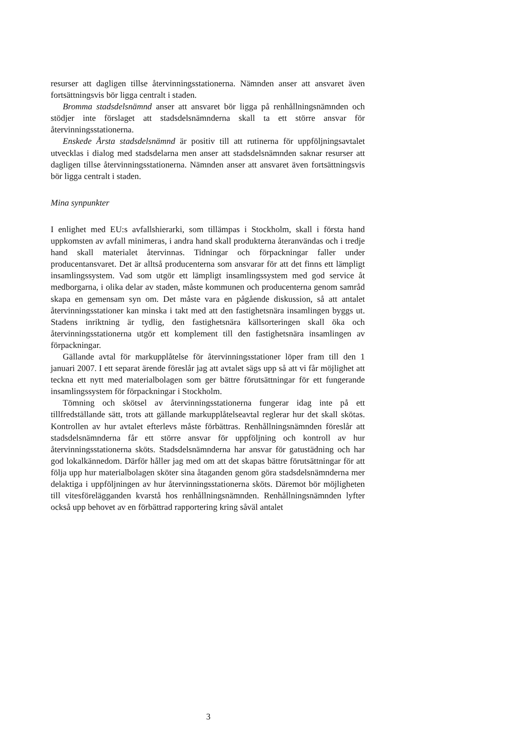resurser att dagligen tillse återvinningsstationerna. Nämnden anser att ansvaret även fortsättningsvis bör ligga centralt i staden.
Bromma stadsdelsnämnd anser att ansvaret bör ligga på renhållningsnämnden och stödjer inte förslaget att stadsdelsnämnderna skall ta ett större ansvar för återvinningsstationerna.
Enskede Årsta stadsdelsnämnd är positiv till att rutinerna för uppföljningsavtalet utvecklas i dialog med stadsdelarna men anser att stadsdelsnämnden saknar resurser att dagligen tillse återvinningsstationerna. Nämnden anser att ansvaret även fortsättningsvis bör ligga centralt i staden.
Mina synpunkter
I enlighet med EU:s avfallshierarki, som tillämpas i Stockholm, skall i första hand uppkomsten av avfall minimeras, i andra hand skall produkterna återanvändas och i tredje hand skall materialet återvinnas. Tidningar och förpackningar faller under producentansvaret. Det är alltså producenterna som ansvarar för att det finns ett lämpligt insamlingssystem. Vad som utgör ett lämpligt insamlingssystem med god service åt medborgarna, i olika delar av staden, måste kommunen och producenterna genom samråd skapa en gemensam syn om. Det måste vara en pågående diskussion, så att antalet återvinningsstationer kan minska i takt med att den fastighetsnära insamlingen byggs ut. Stadens inriktning är tydlig, den fastighetsnära källsorteringen skall öka och återvinningsstationerna utgör ett komplement till den fastighetsnära insamlingen av förpackningar.
Gällande avtal för markupplåtelse för återvinningsstationer löper fram till den 1 januari 2007. I ett separat ärende föreslår jag att avtalet sägs upp så att vi får möjlighet att teckna ett nytt med materialbolagen som ger bättre förutsättningar för ett fungerande insamlingssystem för förpackningar i Stockholm.
Tömning och skötsel av återvinningsstationerna fungerar idag inte på ett tillfredställande sätt, trots att gällande markupplåtelseavtal reglerar hur det skall skötas. Kontrollen av hur avtalet efterlevs måste förbättras. Renhållningsnämnden föreslår att stadsdelsnämnderna får ett större ansvar för uppföljning och kontroll av hur återvinningsstationerna sköts. Stadsdelsnämnderna har ansvar för gatustädning och har god lokalkännedom. Därför håller jag med om att det skapas bättre förutsättningar för att följa upp hur materialbolagen sköter sina åtaganden genom göra stadsdelsnämnderna mer delaktiga i uppföljningen av hur återvinningsstationerna sköts. Däremot bör möjligheten till vitesförelägganden kvarstå hos renhållningsnämnden. Renhållningsnämnden lyfter också upp behovet av en förbättrad rapportering kring såväl antalet
3